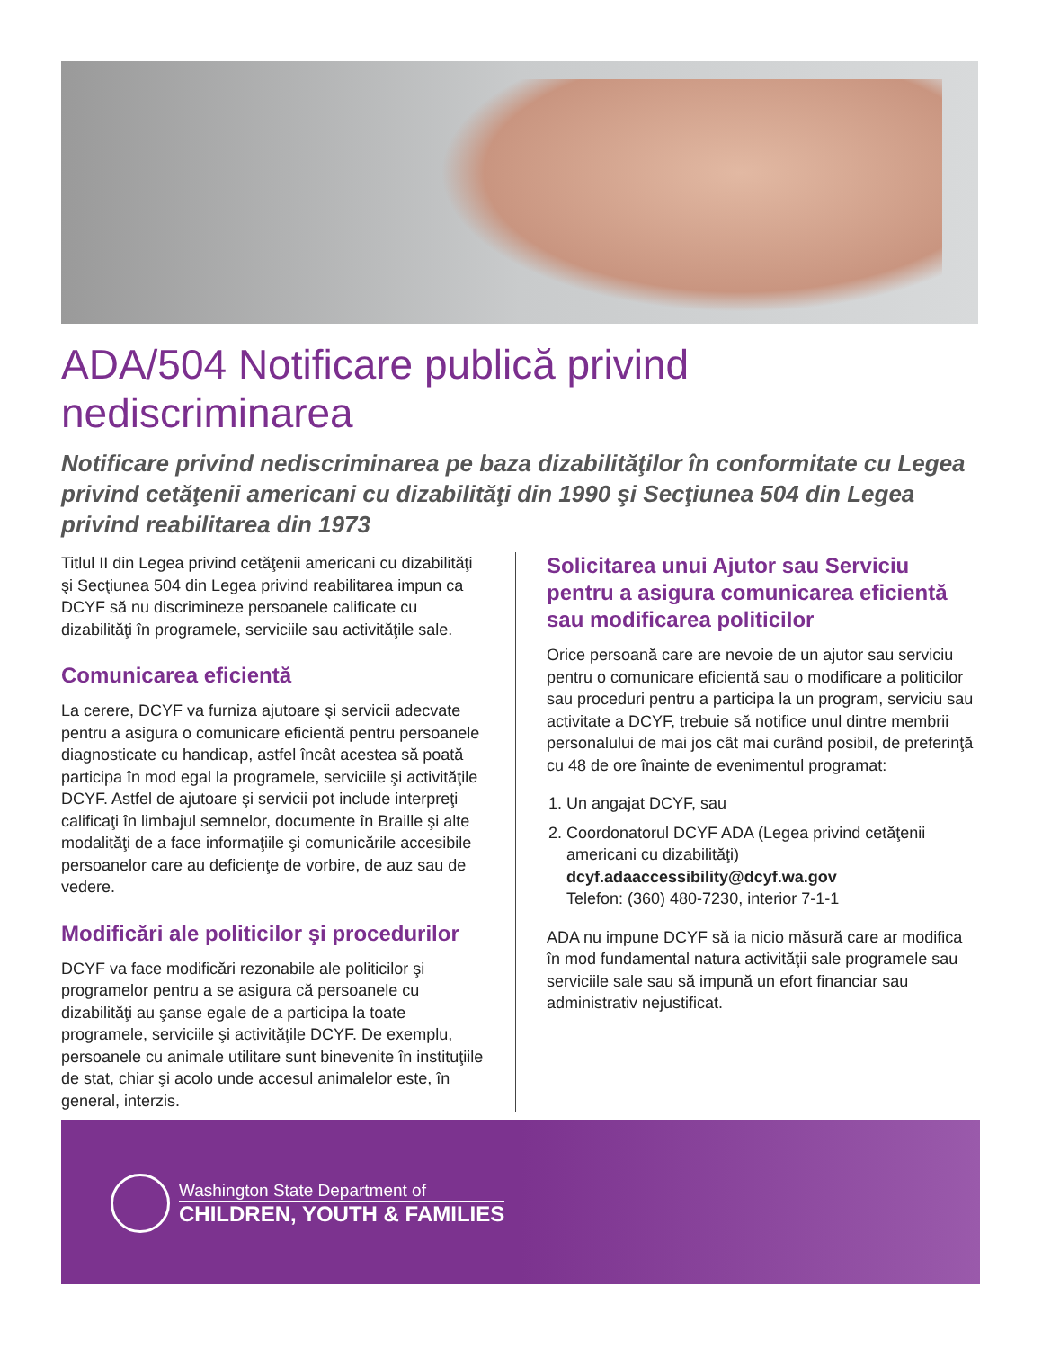ADA/504 Notificare publică privind nediscriminarea
Notificare privind nediscriminarea pe baza dizabilităţilor în conformitate cu Legea privind cetăţenii americani cu dizabilităţi din 1990 şi Secţiunea 504 din Legea privind reabilitarea din 1973
Titlul II din Legea privind cetăţenii americani cu dizabilităţi şi Secţiunea 504 din Legea privind reabilitarea impun ca DCYF să nu discrimineze persoanele calificate cu dizabilităţi în programele, serviciile sau activităţile sale.
Comunicarea eficientă
La cerere, DCYF va furniza ajutoare şi servicii adecvate pentru a asigura o comunicare eficientă pentru persoanele diagnosticate cu handicap, astfel încât acestea să poată participa în mod egal la programele, serviciile şi activităţile DCYF. Astfel de ajutoare şi servicii pot include interpreţi calificaţi în limbajul semnelor, documente în Braille şi alte modalităţi de a face informaţiile şi comunicările accesibile persoanelor care au deficienţe de vorbire, de auz sau de vedere.
Modificări ale politicilor şi procedurilor
DCYF va face modificări rezonabile ale politicilor şi programelor pentru a se asigura că persoanele cu dizabilităţi au şanse egale de a participa la toate programele, serviciile şi activităţile DCYF. De exemplu, persoanele cu animale utilitare sunt binevenite în instituţiile de stat, chiar şi acolo unde accesul animalelor este, în general, interzis.
Solicitarea unui Ajutor sau Serviciu pentru a asigura comunicarea eficientă sau modificarea politicilor
Orice persoană care are nevoie de un ajutor sau serviciu pentru o comunicare eficientă sau o modificare a politicilor sau proceduri pentru a participa la un program, serviciu sau activitate a DCYF, trebuie să notifice unul dintre membrii personalului de mai jos cât mai curând posibil, de preferinţă cu 48 de ore înainte de evenimentul programat:
1. Un angajat DCYF, sau
2. Coordonatorul DCYF ADA (Legea privind cetăţenii americani cu dizabilităţi)
dcyf.adaaccessibility@dcyf.wa.gov
Telefon: (360) 480-7230, interior 7-1-1
ADA nu impune DCYF să ia nicio măsură care ar modifica în mod fundamental natura activităţii sale programele sau serviciile sale sau să impună un efort financiar sau administrativ nejustificat.
Washington State Department of
CHILDREN, YOUTH & FAMILIES